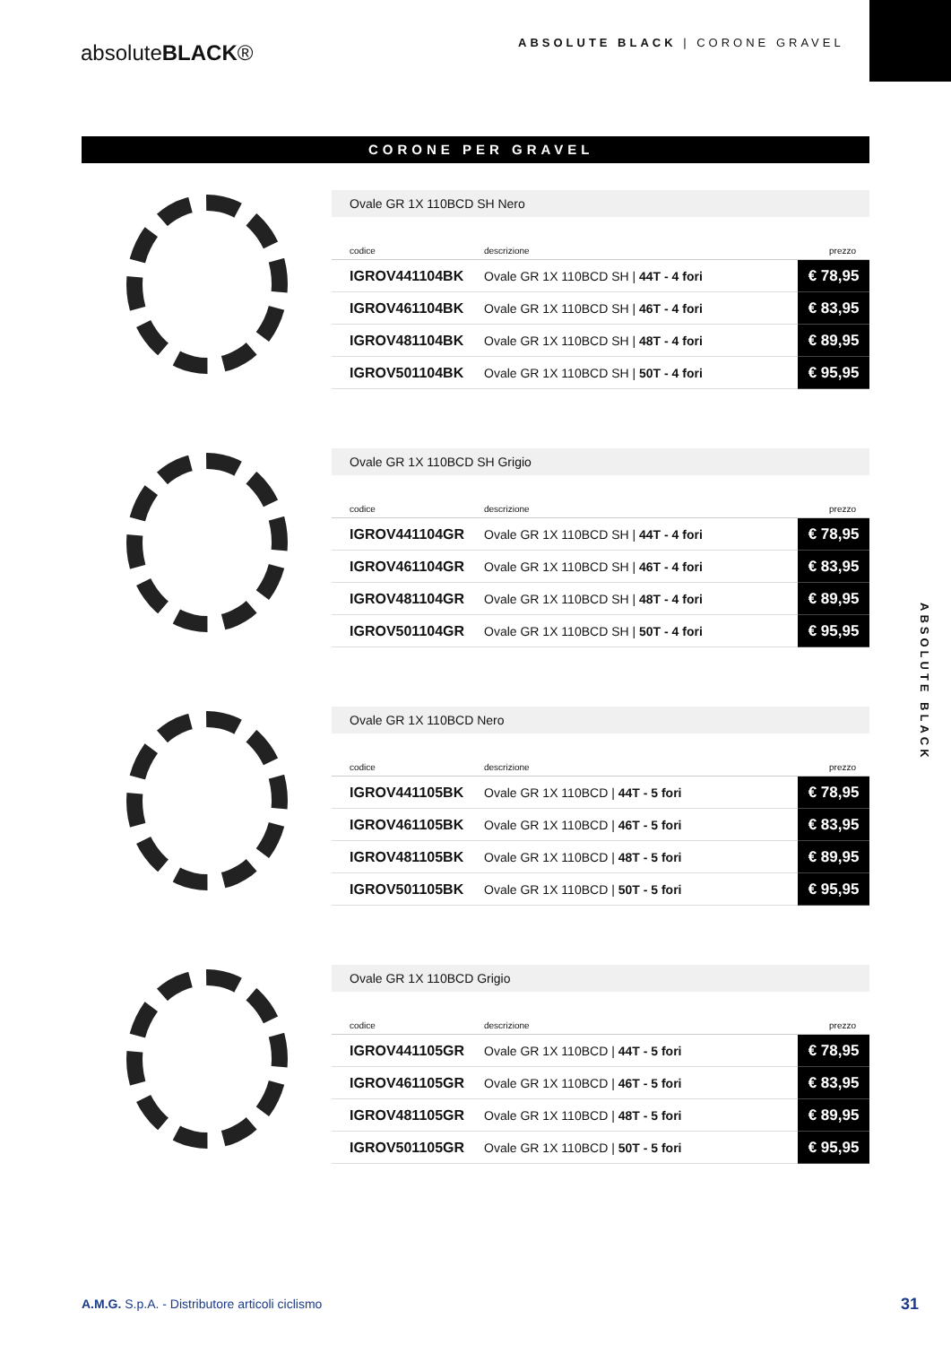absoluteBLACK® ABSOLUTE BLACK | CORONE GRAVEL
CORONE PER GRAVEL
Ovale GR 1X 110BCD SH Nero
| codice | descrizione | prezzo |
| --- | --- | --- |
| IGROV441104BK | Ovale GR 1X 110BCD SH / 44T - 4 fori | € 78,95 |
| IGROV461104BK | Ovale GR 1X 110BCD SH / 46T - 4 fori | € 83,95 |
| IGROV481104BK | Ovale GR 1X 110BCD SH / 48T - 4 fori | € 89,95 |
| IGROV501104BK | Ovale GR 1X 110BCD SH / 50T - 4 fori | € 95,95 |
Ovale GR 1X 110BCD SH Grigio
| codice | descrizione | prezzo |
| --- | --- | --- |
| IGROV441104GR | Ovale GR 1X 110BCD SH / 44T - 4 fori | € 78,95 |
| IGROV461104GR | Ovale GR 1X 110BCD SH / 46T - 4 fori | € 83,95 |
| IGROV481104GR | Ovale GR 1X 110BCD SH / 48T - 4 fori | € 89,95 |
| IGROV501104GR | Ovale GR 1X 110BCD SH / 50T - 4 fori | € 95,95 |
Ovale GR 1X 110BCD Nero
| codice | descrizione | prezzo |
| --- | --- | --- |
| IGROV441105BK | Ovale GR 1X 110BCD / 44T - 5 fori | € 78,95 |
| IGROV461105BK | Ovale GR 1X 110BCD / 46T - 5 fori | € 83,95 |
| IGROV481105BK | Ovale GR 1X 110BCD / 48T - 5 fori | € 89,95 |
| IGROV501105BK | Ovale GR 1X 110BCD / 50T - 5 fori | € 95,95 |
Ovale GR 1X 110BCD Grigio
| codice | descrizione | prezzo |
| --- | --- | --- |
| IGROV441105GR | Ovale GR 1X 110BCD / 44T - 5 fori | € 78,95 |
| IGROV461105GR | Ovale GR 1X 110BCD / 46T - 5 fori | € 83,95 |
| IGROV481105GR | Ovale GR 1X 110BCD / 48T - 5 fori | € 89,95 |
| IGROV501105GR | Ovale GR 1X 110BCD / 50T - 5 fori | € 95,95 |
ABSOLUTE BLACK
A.M.G. S.p.A. - Distributore articoli ciclismo
31